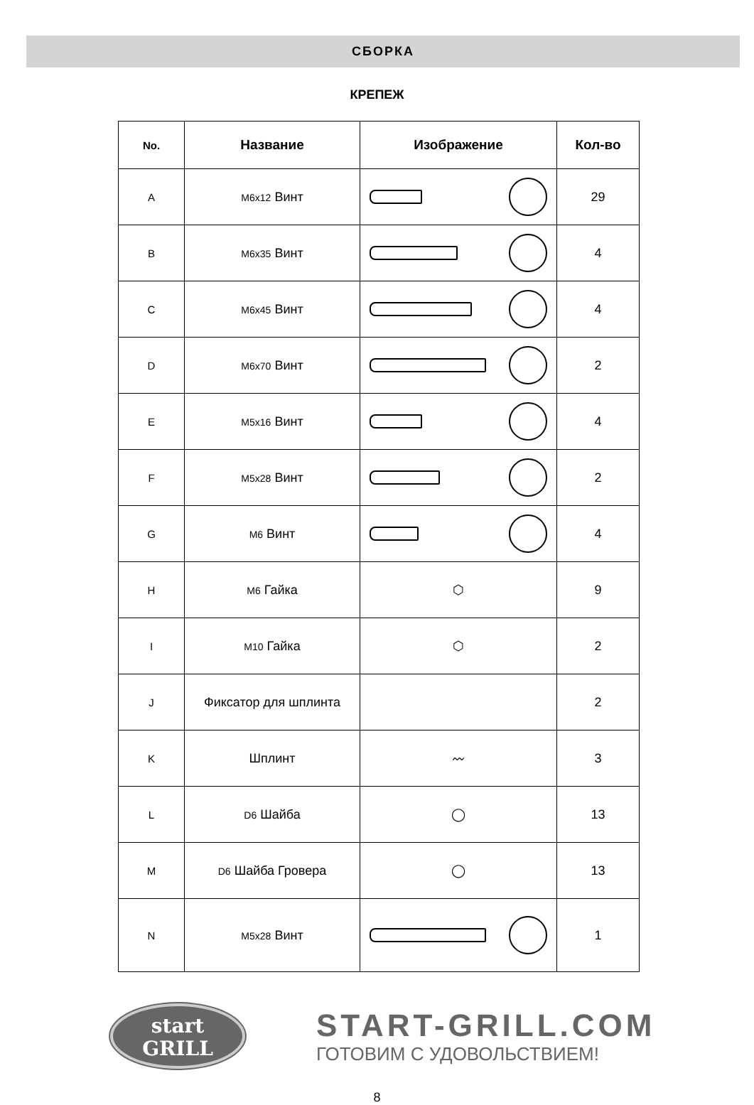СБОРКА
КРЕПЕЖ
| No. | Название | Изображение | Кол-во |
| --- | --- | --- | --- |
| A | M6x12 Винт | | 29 |
| B | M6x35 Винт | | 4 |
| C | M6x45 Винт | | 4 |
| D | M6x70 Винт | | 2 |
| E | M5x16 Винт | | 4 |
| F | M5x28 Винт | | 2 |
| G | M6 Винт | | 4 |
| H | M6 Гайка | ⬡ | 9 |
| I | M10 Гайка | ⬡ | 2 |
| J | Фиксатор для шплинта | | 2 |
| K | Шплинт | 〰 | 3 |
| L | D6 Шайба | ◯ | 13 |
| M | D6 Шайба Гровера | ◯ | 13 |
| N | M5x28 Винт | | 1 |
start
GRILL
START-GRILL.COM
ГОТОВИМ С УДОВОЛЬСТВИЕМ!
8